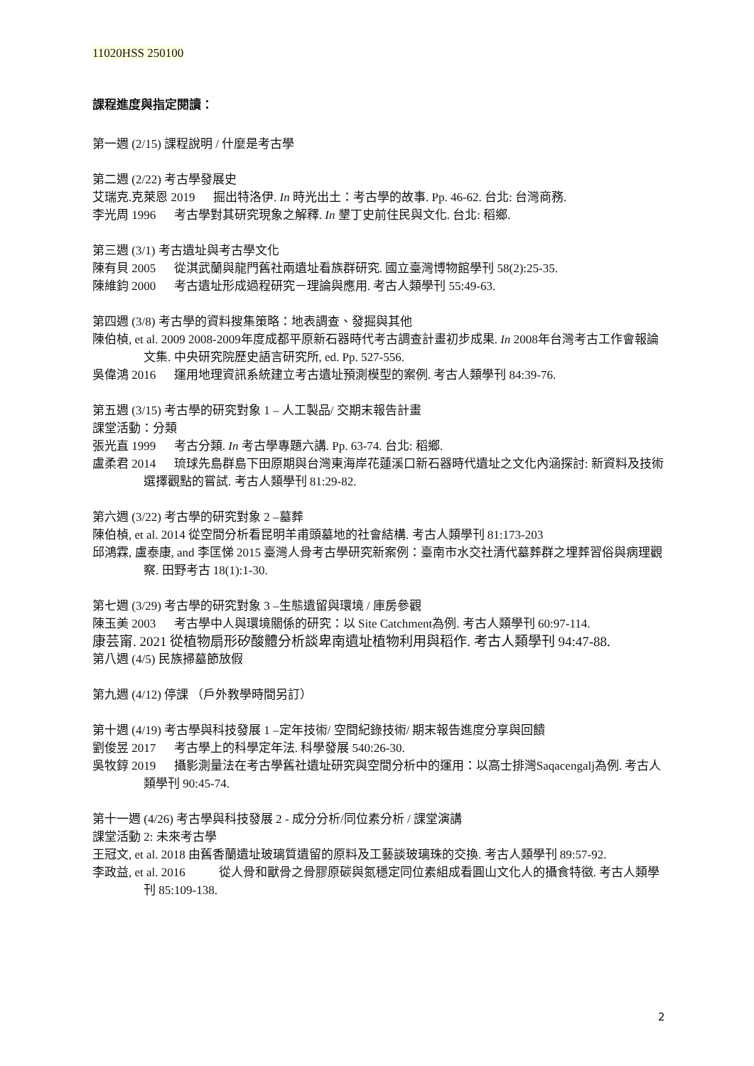11020HSS 250100
課程進度與指定閱讀：
第一週 (2/15) 課程說明 / 什麼是考古學
第二週 (2/22) 考古學發展史
艾瑞克.克萊恩 2019 　 掘出特洛伊. In 時光出土：考古學的故事. Pp. 46-62. 台北: 台灣商務.
李光周 1996 　 考古學對其研究現象之解釋. In 墾丁史前住民與文化. 台北: 稻鄉.
第三週 (3/1) 考古遺址與考古學文化
陳有貝 2005 　 從淇武蘭與龍門舊社兩遺址看族群研究. 國立臺灣博物館學刊 58(2):25-35.
陳維鈞 2000 　 考古遺址形成過程研究－理論與應用. 考古人類學刊 55:49-63.
第四週 (3/8) 考古學的資料搜集策略：地表調查、發掘與其他
陳伯楨, et al. 2009 2008-2009年度成都平原新石器時代考古調查計畫初步成果. In 2008年台灣考古工作會報論文集. 中央研究院歷史語言研究所, ed. Pp. 527-556.
吳偉鴻 2016 　 運用地理資訊系統建立考古遺址預測模型的案例. 考古人類學刊 84:39-76.
第五週 (3/15) 考古學的研究對象 1 – 人工製品/ 交期末報告計畫
課堂活動：分類
張光直 1999 　 考古分類. In 考古學專題六講. Pp. 63-74. 台北: 稻鄉.
盧柔君 2014 　 琉球先島群島下田原期與台灣東海岸花蓮溪口新石器時代遺址之文化內涵探討: 新資料及技術選擇觀點的嘗試. 考古人類學刊 81:29-82.
第六週 (3/22) 考古學的研究對象 2 –墓葬
陳伯楨, et al. 2014 從空間分析看昆明羊甫頭墓地的社會結構. 考古人類學刊 81:173-203
邱鴻霖, 盧泰康, and 李匡悌 2015 臺灣人骨考古學研究新案例：臺南市水交社清代墓葬群之埋葬習俗與病理觀察. 田野考古 18(1):1-30.
第七週 (3/29) 考古學的研究對象 3 –生態遺留與環境 / 庫房參觀
陳玉美 2003 　 考古學中人與環境關係的研究：以 Site Catchment為例. 考古人類學刊 60:97-114.
康芸甯. 2021 從植物扇形矽酸體分析談卑南遺址植物利用與稻作. 考古人類學刊 94:47-88.
第八週 (4/5) 民族掃墓節放假
第九週 (4/12) 停課 （戶外教學時間另訂）
第十週 (4/19) 考古學與科技發展 1 –定年技術/ 空間紀錄技術/ 期末報告進度分享與回饋
劉俊昱 2017 　 考古學上的科學定年法. 科學發展 540:26-30.
吳牧錞 2019 　 攝影測量法在考古學舊社遺址研究與空間分析中的運用：以高士排灣Saqacengalj為例. 考古人類學刊 90:45-74.
第十一週 (4/26) 考古學與科技發展 2 - 成分分析/同位素分析 / 課堂演講
課堂活動 2: 未來考古學
王冠文, et al. 2018 由舊香蘭遺址玻璃質遺留的原料及工藝談玻璃珠的交換. 考古人類學刊 89:57-92.
李政益, et al. 2016 　 　 從人骨和獸骨之骨膠原碳與氮穩定同位素組成看圓山文化人的攝食特徵. 考古人類學刊 85:109-138.
2